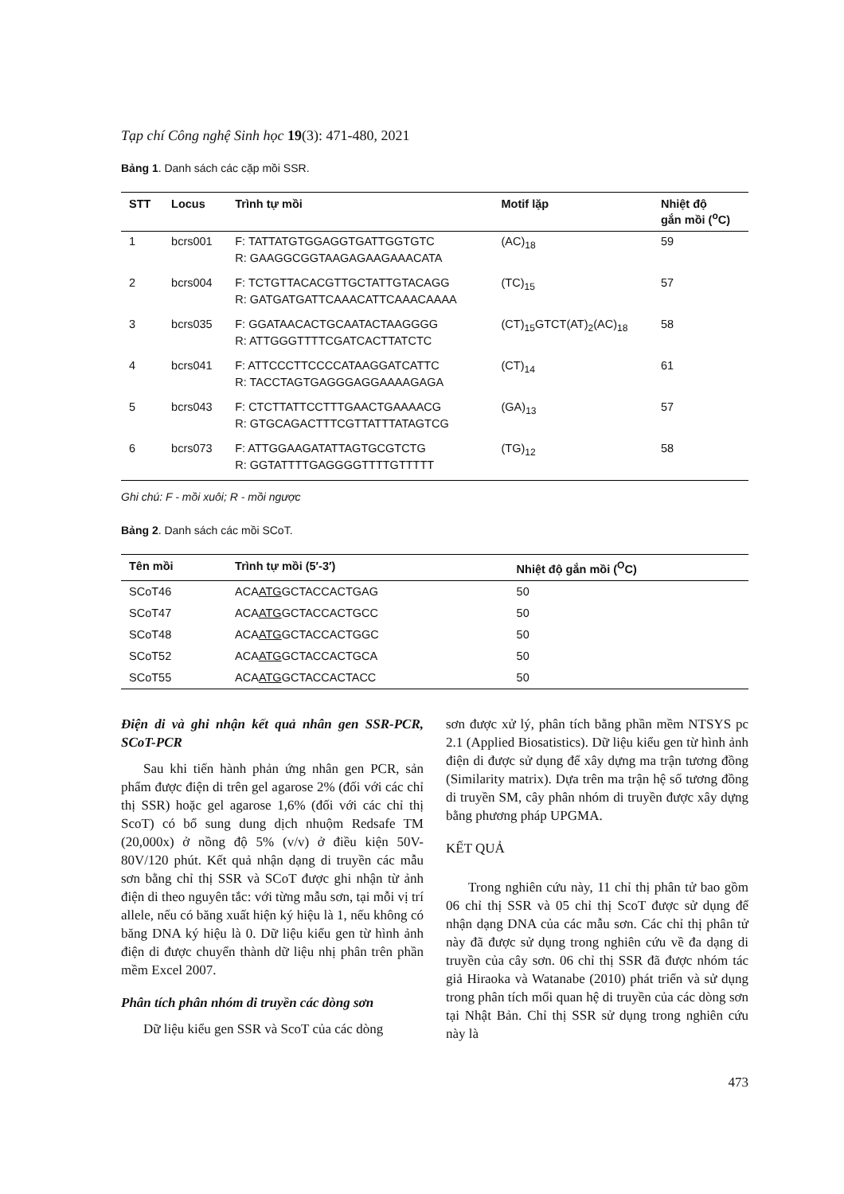Tạp chí Công nghệ Sinh học 19(3): 471-480, 2021
Bảng 1. Danh sách các cặp mồi SSR.
| STT | Locus | Trình tự mồi | Motif lặp | Nhiệt độ gắn mồi (<sup>o</sup>C) |
| --- | --- | --- | --- | --- |
| 1 | bcrs001 | F: TATTATGTGGAGGTGATTGGTGTC R: GAAGGCGGTAAGAGAAGAAACATA | (AC)<sub>18</sub> | 59 |
| 2 | bcrs004 | F: TCTGTTACACGTTGCTATTGTACAGG R: GATGATGATTCAAACATTCAAACAAAA | (TC)<sub>15</sub> | 57 |
| 3 | bcrs035 | F: GGATAACACTGCAATACTAAGGGG R: ATTGGGTTTTCGATCACTTATCTC | (CT)<sub>15</sub>GTCT(AT)<sub>2</sub>(AC)<sub>18</sub> | 58 |
| 4 | bcrs041 | F: ATTCCCTTCCCCATAAGGATCATTC R: TACCTAGTGAGGGAGGAAAAGAGA | (CT)<sub>14</sub> | 61 |
| 5 | bcrs043 | F: CTCTTATTCCTTTGAACTGAAAACG R: GTGCAGACTTTCGTTATTTATAGTCG | (GA)<sub>13</sub> | 57 |
| 6 | bcrs073 | F: ATTGGAAGATATTAGTGCGTCTG R: GGTATTTTGAGGGGTTTTGTTTTT | (TG)<sub>12</sub> | 58 |
Ghi chú: F - mồi xuôi; R - mồi ngược
Bảng 2. Danh sách các mồi SCoT.
| Tên mồi | Trình tự mồi (5′-3′) | Nhiệt độ gắn mồi (<sup>O</sup>C) |
| --- | --- | --- |
| SCoT46 | ACA ATG GCTACCACTGAG | 50 |
| SCoT47 | ACA ATG GCTACCACTGCC | 50 |
| SCoT48 | ACA ATG GCTACCACTGGC | 50 |
| SCoT52 | ACA ATG GCTACCACTGCA | 50 |
| SCoT55 | ACA ATG GCTACCACTACC | 50 |
Điện di và ghi nhận kết quả nhân gen SSR-PCR, SCoT-PCR
Sau khi tiến hành phản ứng nhân gen PCR, sản phẩm được điện di trên gel agarose 2% (đối với các chỉ thị SSR) hoặc gel agarose 1,6% (đối với các chỉ thị ScoT) có bổ sung dung dịch nhuộm Redsafe TM (20,000x) ở nồng độ 5% (v/v) ở điều kiện 50V-80V/120 phút. Kết quả nhận dạng di truyền các mẫu sơn bằng chỉ thị SSR và SCoT được ghi nhận từ ảnh điện di theo nguyên tắc: với từng mẫu sơn, tại mỗi vị trí allele, nếu có băng xuất hiện ký hiệu là 1, nếu không có băng DNA ký hiệu là 0. Dữ liệu kiểu gen từ hình ảnh điện di được chuyển thành dữ liệu nhị phân trên phần mềm Excel 2007.
Phân tích phân nhóm di truyền các dòng sơn
Dữ liệu kiểu gen SSR và ScoT của các dòng
sơn được xử lý, phân tích bằng phần mềm NTSYS pc 2.1 (Applied Biosatistics). Dữ liệu kiểu gen từ hình ảnh điện di được sử dụng để xây dựng ma trận tương đồng (Similarity matrix). Dựa trên ma trận hệ số tương đồng di truyền SM, cây phân nhóm di truyền được xây dựng bằng phương pháp UPGMA.
KẾT QUẢ
Trong nghiên cứu này, 11 chỉ thị phân tử bao gồm 06 chỉ thị SSR và 05 chỉ thị ScoT được sử dụng để nhận dạng DNA của các mẫu sơn. Các chỉ thị phân tử này đã được sử dụng trong nghiên cứu về đa dạng di truyền của cây sơn. 06 chỉ thị SSR đã được nhóm tác giả Hiraoka và Watanabe (2010) phát triển và sử dụng trong phân tích mối quan hệ di truyền của các dòng sơn tại Nhật Bản. Chỉ thị SSR sử dụng trong nghiên cứu này là
473